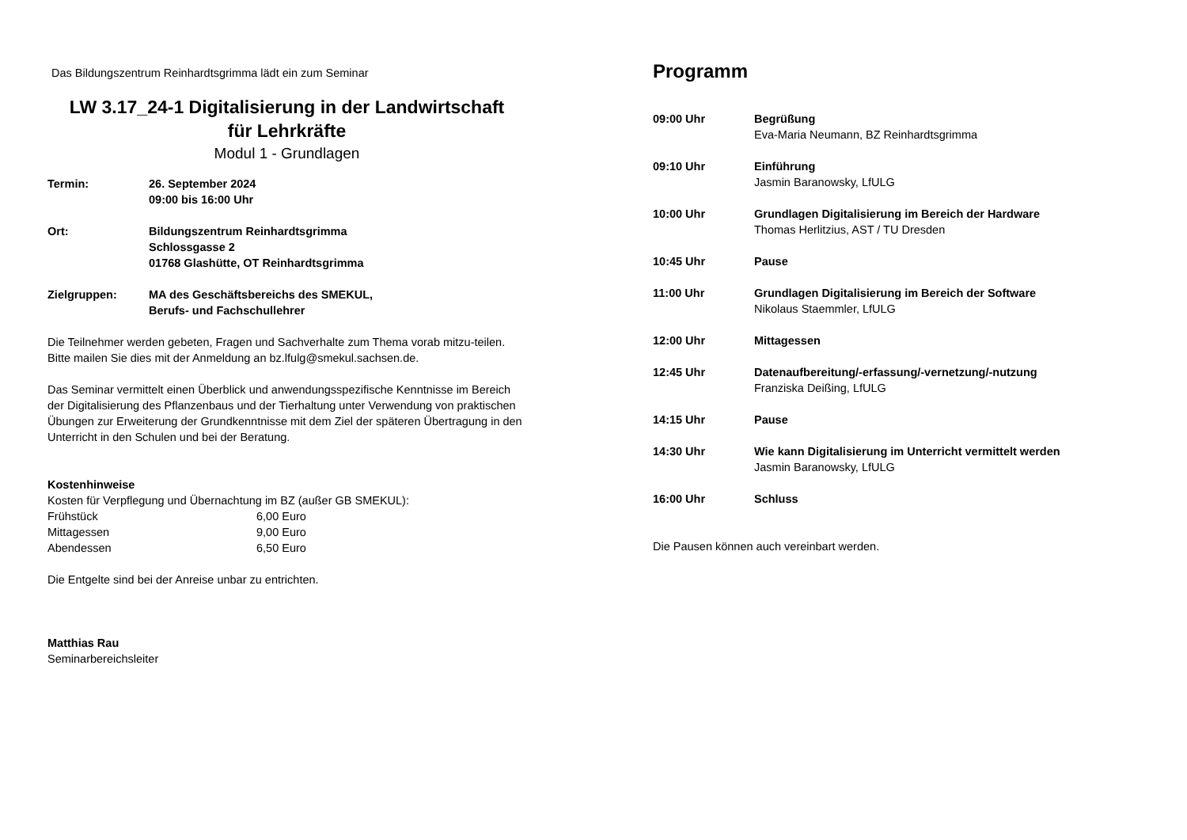Das Bildungszentrum Reinhardtsgrimma lädt ein zum Seminar
LW 3.17_24-1 Digitalisierung in der Landwirtschaft
für Lehrkräfte
Modul 1 - Grundlagen
| Termin: | 26. September 2024 09:00 bis 16:00 Uhr |
| Ort: | Bildungszentrum Reinhardtsgrimma Schlossgasse 2 01768 Glashütte, OT Reinhardtsgrimma |
| Zielgruppen: | MA des Geschäftsbereichs des SMEKUL, Berufs- und Fachschullehrer |
Die Teilnehmer werden gebeten, Fragen und Sachverhalte zum Thema vorab mitzu-teilen. Bitte mailen Sie dies mit der Anmeldung an bz.lfulg@smekul.sachsen.de.
Das Seminar vermittelt einen Überblick und anwendungsspezifische Kenntnisse im Bereich der Digitalisierung des Pflanzenbaus und der Tierhaltung unter Verwendung von praktischen Übungen zur Erweiterung der Grundkenntnisse mit dem Ziel der späteren Übertragung in den Unterricht in den Schulen und bei der Beratung.
Kostenhinweise
Kosten für Verpflegung und Übernachtung im BZ (außer GB SMEKUL):
| Frühstück | 6,00 Euro |
| Mittagessen | 9,00 Euro |
| Abendessen | 6,50 Euro |
Die Entgelte sind bei der Anreise unbar zu entrichten.
Matthias Rau
Seminarbereichsleiter
Programm
| 09:00 Uhr | Begrüßung Eva-Maria Neumann, BZ Reinhardtsgrimma |
| 09:10 Uhr | Einführung Jasmin Baranowsky, LfULG |
| 10:00 Uhr | Grundlagen Digitalisierung im Bereich der Hardware Thomas Herlitzius, AST / TU Dresden |
| 10:45 Uhr | Pause |
| 11:00 Uhr | Grundlagen Digitalisierung im Bereich der Software Nikolaus Staemmler, LfULG |
| 12:00 Uhr | Mittagessen |
| 12:45 Uhr | Datenaufbereitung/-erfassung/-vernetzung/-nutzung Franziska Deißing, LfULG |
| 14:15 Uhr | Pause |
| 14:30 Uhr | Wie kann Digitalisierung im Unterricht vermittelt werden Jasmin Baranowsky, LfULG |
| 16:00 Uhr | Schluss |
Die Pausen können auch vereinbart werden.